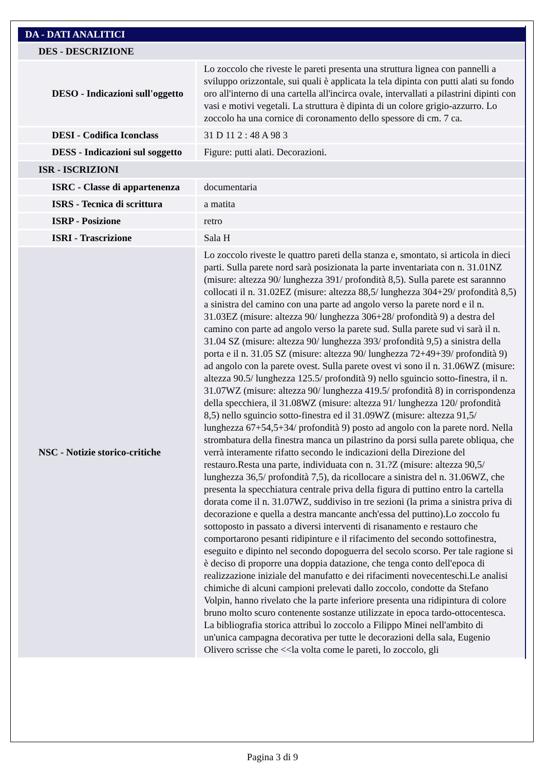| DA - DATI ANALITICI | |
| DES - DESCRIZIONE | |
| DESO - Indicazioni sull'oggetto | Lo zoccolo che riveste le pareti presenta una struttura lignea con pannelli a sviluppo orizzontale, sui quali è applicata la tela dipinta con putti alati su fondo oro all'interno di una cartella all'incirca ovale, intervallati a pilastrini dipinti con vasi e motivi vegetali. La struttura è dipinta di un colore grigio-azzurro. Lo zoccolo ha una cornice di coronamento dello spessore di cm. 7 ca. |
| DESI - Codifica Iconclass | 31 D 11 2 : 48 A 98 3 |
| DESS - Indicazioni sul soggetto | Figure: putti alati. Decorazioni. |
| ISR - ISCRIZIONI | |
| ISRC - Classe di appartenenza | documentaria |
| ISRS - Tecnica di scrittura | a matita |
| ISRP - Posizione | retro |
| ISRI - Trascrizione | Sala H |
| NSC - Notizie storico-critiche | Lo zoccolo riveste le quattro pareti della stanza e, smontato, si articola in dieci parti. Sulla parete nord sarà posizionata la parte inventariata con n. 31.01NZ (misure: altezza 90/ lunghezza 391/ profondità 8,5). Sulla parete est sarannno collocati il n. 31.02EZ (misure: altezza 88,5/ lunghezza 304+29/ profondità 8,5) a sinistra del camino con una parte ad angolo verso la parete nord e il n. 31.03EZ (misure: altezza 90/ lunghezza 306+28/ profondità 9) a destra del camino con parte ad angolo verso la parete sud. Sulla parete sud vi sarà il n. 31.04 SZ (misure: altezza 90/ lunghezza 393/ profondità 9,5) a sinistra della porta e il n. 31.05 SZ (misure: altezza 90/ lunghezza 72+49+39/ profondità 9) ad angolo con la parete ovest. Sulla parete ovest vi sono il n. 31.06WZ (misure: altezza 90.5/ lunghezza 125.5/ profondità 9) nello sguincio sotto-finestra, il n. 31.07WZ (misure: altezza 90/ lunghezza 419.5/ profondità 8) in corrispondenza della specchiera, il 31.08WZ (misure: altezza 91/ lunghezza 120/ profondità 8,5) nello sguincio sotto-finestra ed il 31.09WZ (misure: altezza 91,5/ lunghezza 67+54,5+34/ profondità 9) posto ad angolo con la parete nord. Nella strombatura della finestra manca un pilastrino da porsi sulla parete obliqua, che verrà interamente rifatto secondo le indicazioni della Direzione del restauro.Resta una parte, individuata con n. 31.?Z (misure: altezza 90,5/ lunghezza 36,5/ profondità 7,5), da ricollocare a sinistra del n. 31.06WZ, che presenta la specchiatura centrale priva della figura di puttino entro la cartella dorata come il n. 31.07WZ, suddiviso in tre sezioni (la prima a sinistra priva di decorazione e quella a destra mancante anch'essa del puttino).Lo zoccolo fu sottoposto in passato a diversi interventi di risanamento e restauro che comportarono pesanti ridipinture e il rifacimento del secondo sottofinestra, eseguito e dipinto nel secondo dopoguerra del secolo scorso. Per tale ragione si è deciso di proporre una doppia datazione, che tenga conto dell'epoca di realizzazione iniziale del manufatto e dei rifacimenti novecenteschi.Le analisi chimiche di alcuni campioni prelevati dallo zoccolo, condotte da Stefano Volpin, hanno rivelato che la parte inferiore presenta una ridipintura di colore bruno molto scuro contenente sostanze utilizzate in epoca tardo-ottocentesca. La bibliografia storica attribuì lo zoccolo a Filippo Minei nell'ambito di un'unica campagna decorativa per tutte le decorazioni della sala, Eugenio Olivero scrisse che <<la volta come le pareti, lo zoccolo, gli |
Pagina 3 di 9